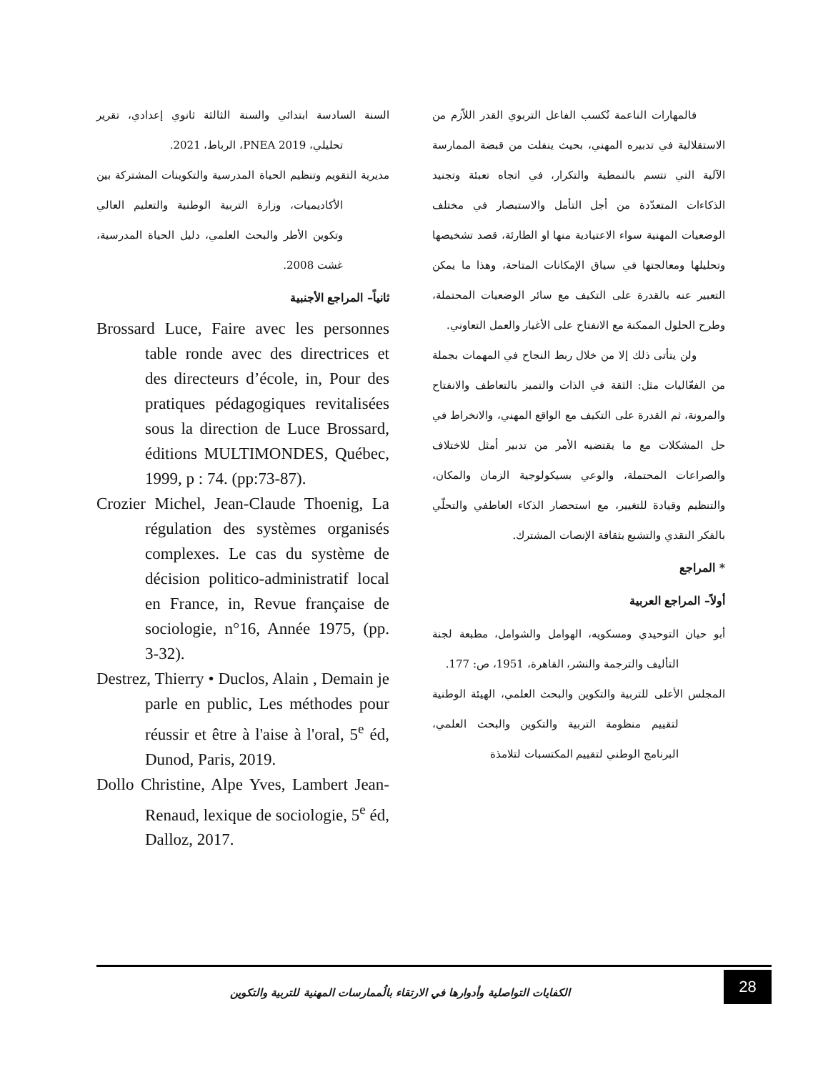فالمهارات الناعمة تُكسب الفاعل التربوي القدر اللاّزم من الاستقلالية في تدبيره المهني، بحيث ينفلت من قبضة الممارسة الآلية التي تتسم بالنمطية والتكرار، في اتجاه تعبئة وتجنيد الذكاءات المتعدّدة من أجل التأمل والاستبصار في مختلف الوضعيات المهنية سواء الاعتيادية منها او الطارئة، قصد تشخيصها وتحليلها ومعالجتها في سياق الإمكانات المتاحة، وهذا ما يمكن التعبير عنه بالقدرة على التكيف مع سائر الوضعيات المحتملة، وطرح الحلول الممكنة مع الانفتاح على الأغيار والعمل التعاوني.
ولن يتأتى ذلك إلا من خلال ربط النجاح في المهمات بجملة من الفعّاليات مثل: الثقة في الذات والتميز بالتعاطف والانفتاح والمرونة، ثم القدرة على التكيف مع الواقع المهني، والانخراط في حل المشكلات مع ما يقتضيه الأمر من تدبير أمثل للاختلاف والصراعات المحتملة، والوعي بسيكولوجية الزمان والمكان، والتنظيم وقيادة للتغيير، مع استحضار الذكاء العاطفي والتحلّي بالفكر النقدي والتشبع بثقافة الإنصات المشترك.
* المراجع
أولاً– المراجع العربية
أبو حيان التوحيدي ومسكويه، الهوامل والشوامل، مطبعة لجنة التأليف والترجمة والنشر، القاهرة، 1951، ص: 177.
المجلس الأعلى للتربية والتكوين والبحث العلمي، الهيئة الوطنية لتقييم منظومة التربية والتكوين والبحث العلمي، البرنامج الوطني لتقييم المكتسبات لتلامذة
السنة السادسة ابتدائي والسنة الثالثة ثانوي إعدادي، تقرير تحليلي، PNEA 2019، الرباط، 2021.
مديرية التقويم وتنظيم الحياة المدرسية والتكوينات المشتركة بين الأكاديميات، وزارة التربية الوطنية والتعليم العالي وتكوين الأطر والبحث العلمي، دليل الحياة المدرسية، غشت 2008.
ثانياً– المراجع الأجنبية
Brossard Luce, Faire avec les personnes table ronde avec des directrices et des directeurs d’école, in, Pour des pratiques pédagogiques revitalisées sous la direction de Luce Brossard, éditions MULTIMONDES, Québec, 1999, p : 74. (pp:73-87).
Crozier Michel, Jean-Claude Thoenig, La régulation des systèmes organisés complexes. Le cas du système de décision politico-administratif local en France, in, Revue française de sociologie, n°16, Année 1975, (pp. 3-32).
Destrez, Thierry • Duclos, Alain , Demain je parle en public, Les méthodes pour réussir et être à l'aise à l'oral, 5<sup>e</sup> éd, Dunod, Paris, 2019.
Dollo Christine, Alpe Yves, Lambert Jean-Renaud, lexique de sociologie, 5<sup>e</sup> éd, Dalloz, 2017.
الكفايات التواصلية وأدوارها في الارتقاء بالُممارسات المهنية للتربية والتكوين
28